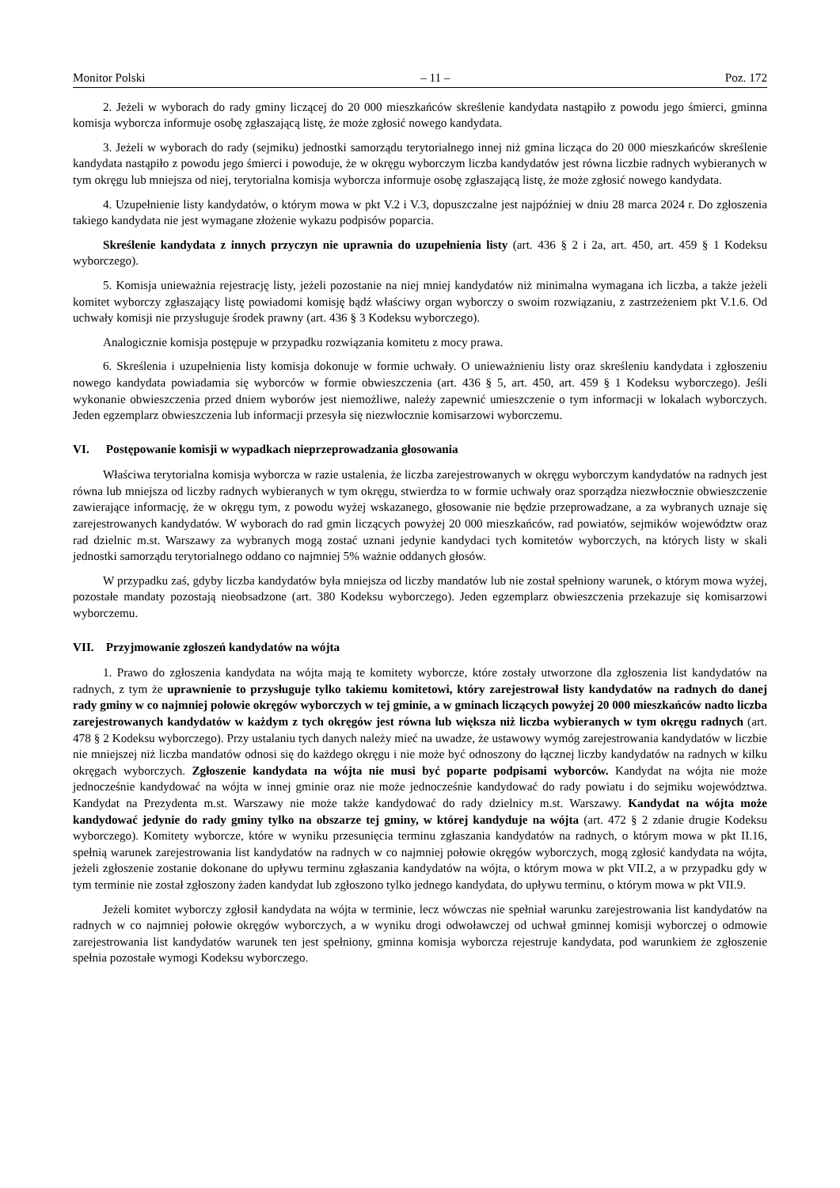Monitor Polski – 11 – Poz. 172
2. Jeżeli w wyborach do rady gminy liczącej do 20 000 mieszkańców skreślenie kandydata nastąpiło z powodu jego śmierci, gminna komisja wyborcza informuje osobę zgłaszającą listę, że może zgłosić nowego kandydata.
3. Jeżeli w wyborach do rady (sejmiku) jednostki samorządu terytorialnego innej niż gmina licząca do 20 000 mieszkańców skreślenie kandydata nastąpiło z powodu jego śmierci i powoduje, że w okręgu wyborczym liczba kandydatów jest równa liczbie radnych wybieranych w tym okręgu lub mniejsza od niej, terytorialna komisja wyborcza informuje osobę zgłaszającą listę, że może zgłosić nowego kandydata.
4. Uzupełnienie listy kandydatów, o którym mowa w pkt V.2 i V.3, dopuszczalne jest najpóźniej w dniu 28 marca 2024 r. Do zgłoszenia takiego kandydata nie jest wymagane złożenie wykazu podpisów poparcia.
Skreślenie kandydata z innych przyczyn nie uprawnia do uzupełnienia listy (art. 436 § 2 i 2a, art. 450, art. 459 § 1 Kodeksu wyborczego).
5. Komisja unieważnia rejestrację listy, jeżeli pozostanie na niej mniej kandydatów niż minimalna wymagana ich liczba, a także jeżeli komitet wyborczy zgłaszający listę powiadomi komisję bądź właściwy organ wyborczy o swoim rozwiązaniu, z zastrzeżeniem pkt V.1.6. Od uchwały komisji nie przysługuje środek prawny (art. 436 § 3 Kodeksu wyborczego).
Analogicznie komisja postępuje w przypadku rozwiązania komitetu z mocy prawa.
6. Skreślenia i uzupełnienia listy komisja dokonuje w formie uchwały. O unieważnieniu listy oraz skreśleniu kandydata i zgłoszeniu nowego kandydata powiadamia się wyborców w formie obwieszczenia (art. 436 § 5, art. 450, art. 459 § 1 Kodeksu wyborczego). Jeśli wykonanie obwieszczenia przed dniem wyborów jest niemożliwe, należy zapewnić umieszczenie o tym informacji w lokalach wyborczych. Jeden egzemplarz obwieszczenia lub informacji przesyła się niezwłocznie komisarzowi wyborczemu.
VI. Postępowanie komisji w wypadkach nieprzeprowadzania głosowania
Właściwa terytorialna komisja wyborcza w razie ustalenia, że liczba zarejestrowanych w okręgu wyborczym kandydatów na radnych jest równa lub mniejsza od liczby radnych wybieranych w tym okręgu, stwierdza to w formie uchwały oraz sporządza niezwłocznie obwieszczenie zawierające informację, że w okręgu tym, z powodu wyżej wskazanego, głosowanie nie będzie przeprowadzane, a za wybranych uznaje się zarejestrowanych kandydatów. W wyborach do rad gmin liczących powyżej 20 000 mieszkańców, rad powiatów, sejmików województw oraz rad dzielnic m.st. Warszawy za wybranych mogą zostać uznani jedynie kandydaci tych komitetów wyborczych, na których listy w skali jednostki samorządu terytorialnego oddano co najmniej 5% ważnie oddanych głosów.
W przypadku zaś, gdyby liczba kandydatów była mniejsza od liczby mandatów lub nie został spełniony warunek, o którym mowa wyżej, pozostałe mandaty pozostają nieobsadzone (art. 380 Kodeksu wyborczego). Jeden egzemplarz obwieszczenia przekazuje się komisarzowi wyborczemu.
VII. Przyjmowanie zgłoszeń kandydatów na wójta
1. Prawo do zgłoszenia kandydata na wójta mają te komitety wyborcze, które zostały utworzone dla zgłoszenia list kandydatów na radnych, z tym że uprawnienie to przysługuje tylko takiemu komitetowi, który zarejestrował listy kandydatów na radnych do danej rady gminy w co najmniej połowie okręgów wyborczych w tej gminie, a w gminach liczących powyżej 20 000 mieszkańców nadto liczba zarejestrowanych kandydatów w każdym z tych okręgów jest równa lub większa niż liczba wybieranych w tym okręgu radnych (art. 478 § 2 Kodeksu wyborczego). Przy ustalaniu tych danych należy mieć na uwadze, że ustawowy wymóg zarejestrowania kandydatów w liczbie nie mniejszej niż liczba mandatów odnosi się do każdego okręgu i nie może być odnoszony do łącznej liczby kandydatów na radnych w kilku okręgach wyborczych. Zgłoszenie kandydata na wójta nie musi być poparte podpisami wyborców. Kandydat na wójta nie może jednocześnie kandydować na wójta w innej gminie oraz nie może jednocześnie kandydować do rady powiatu i do sejmiku województwa. Kandydat na Prezydenta m.st. Warszawy nie może także kandydować do rady dzielnicy m.st. Warszawy. Kandydat na wójta może kandydować jedynie do rady gminy tylko na obszarze tej gminy, w której kandyduje na wójta (art. 472 § 2 zdanie drugie Kodeksu wyborczego). Komitety wyborcze, które w wyniku przesunięcia terminu zgłaszania kandydatów na radnych, o którym mowa w pkt II.16, spełnią warunek zarejestrowania list kandydatów na radnych w co najmniej połowie okręgów wyborczych, mogą zgłosić kandydata na wójta, jeżeli zgłoszenie zostanie dokonane do upływu terminu zgłaszania kandydatów na wójta, o którym mowa w pkt VII.2, a w przypadku gdy w tym terminie nie został zgłoszony żaden kandydat lub zgłoszono tylko jednego kandydata, do upływu terminu, o którym mowa w pkt VII.9.
Jeżeli komitet wyborczy zgłosił kandydata na wójta w terminie, lecz wówczas nie spełniał warunku zarejestrowania list kandydatów na radnych w co najmniej połowie okręgów wyborczych, a w wyniku drogi odwoławczej od uchwał gminnej komisji wyborczej o odmowie zarejestrowania list kandydatów warunek ten jest spełniony, gminna komisja wyborcza rejestruje kandydata, pod warunkiem że zgłoszenie spełnia pozostałe wymogi Kodeksu wyborczego.